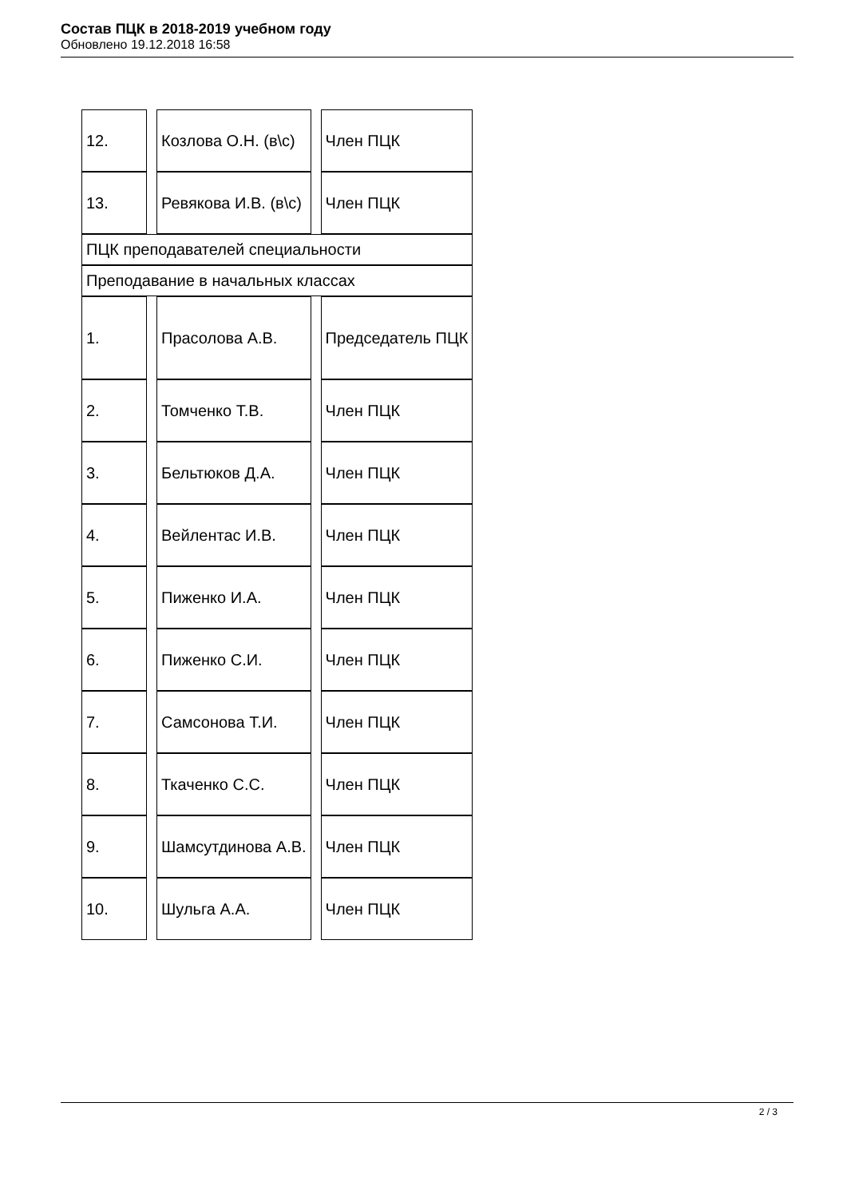Состав ПЦК в 2018-2019 учебном году
Обновлено 19.12.2018 16:58
| 12. | Козлова О.Н. (в\с) | Член ПЦК |
| 13. | Ревякова И.В. (в\с) | Член ПЦК |
| ПЦК преподавателей специальности | | |
| Преподавание в начальных классах | | |
| 1. | Прасолова А.В. | Председатель ПЦК |
| 2. | Томченко Т.В. | Член ПЦК |
| 3. | Бельтюков Д.А. | Член ПЦК |
| 4. | Вейлентас И.В. | Член ПЦК |
| 5. | Пиженко И.А. | Член ПЦК |
| 6. | Пиженко С.И. | Член ПЦК |
| 7. | Самсонова Т.И. | Член ПЦК |
| 8. | Ткаченко С.С. | Член ПЦК |
| 9. | Шамсутдинова А.В. | Член ПЦК |
| 10. | Шульга А.А. | Член ПЦК |
2 / 3